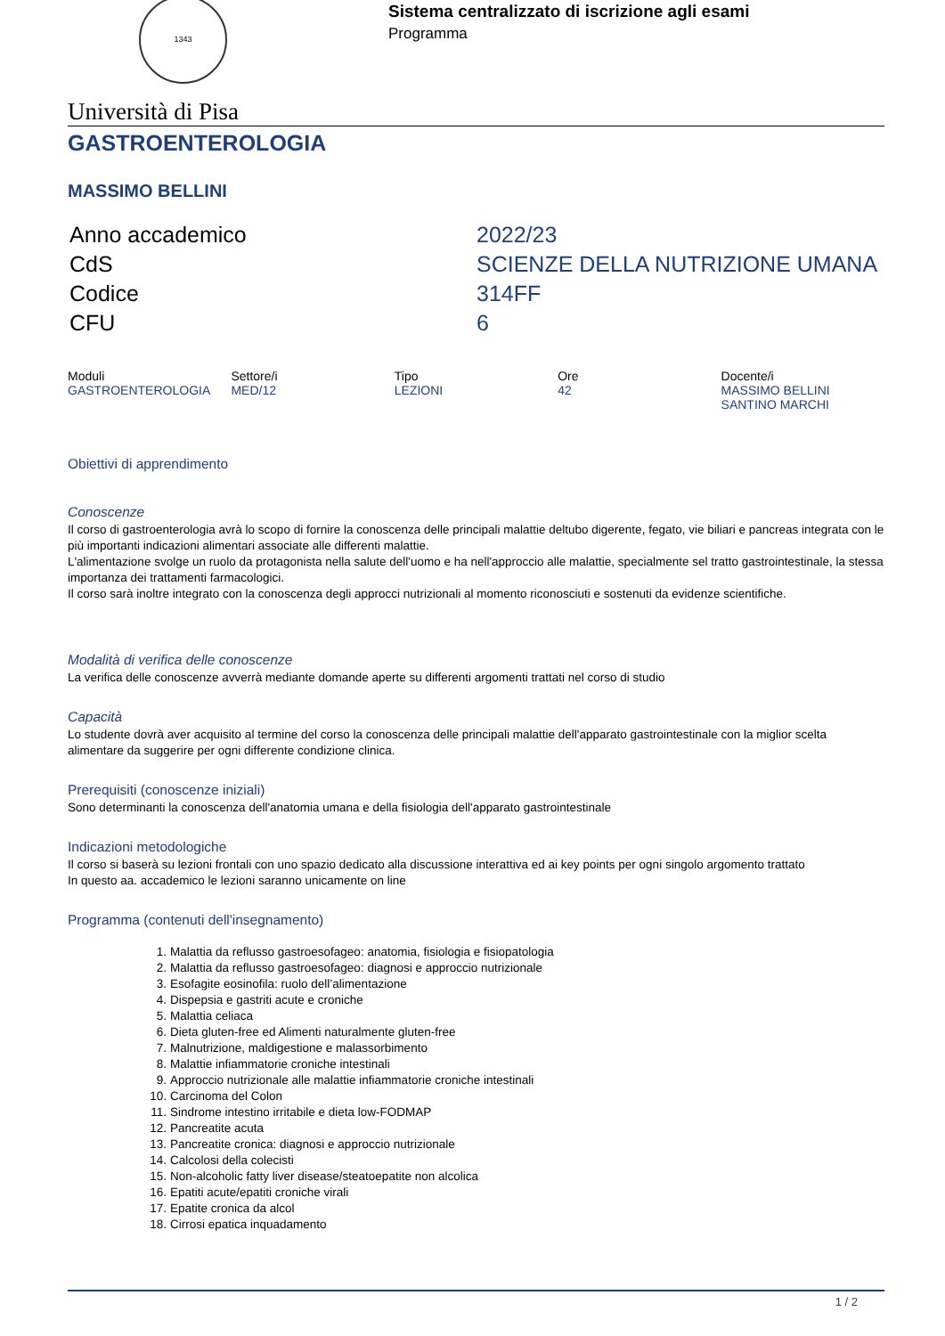1343
Sistema centralizzato di iscrizione agli esami
Programma
Università di Pisa
GASTROENTEROLOGIA
MASSIMO BELLINI
| Anno accademico | 2022/23 |
| CdS | SCIENZE DELLA NUTRIZIONE UMANA |
| Codice | 314FF |
| CFU | 6 |
| Moduli | Settore/i | Tipo | Ore | Docente/i |
| --- | --- | --- | --- | --- |
| GASTROENTEROLOGIA | MED/12 | LEZIONI | 42 | MASSIMO BELLINI SANTINO MARCHI |
Obiettivi di apprendimento
Conoscenze
Il corso di gastroenterologia avrà lo scopo di fornire la conoscenza delle principali malattie deltubo digerente, fegato, vie biliari e pancreas integrata con le più importanti indicazioni alimentari associate alle differenti malattie.
L'alimentazione svolge un ruolo da protagonista nella salute dell'uomo e ha nell'approccio alle malattie, specialmente sel tratto gastrointestinale, la stessa importanza dei trattamenti farmacologici.
Il corso sarà inoltre integrato con la conoscenza degli approcci nutrizionali al momento riconosciuti e sostenuti da evidenze scientifiche.
Modalità di verifica delle conoscenze
La verifica delle conoscenze avverrà mediante domande aperte su differenti argomenti trattati nel corso di studio
Capacità
Lo studente dovrà aver acquisito al termine del corso la conoscenza delle principali malattie dell'apparato gastrointestinale con la miglior scelta alimentare da suggerire per ogni differente condizione clinica.
Prerequisiti (conoscenze iniziali)
Sono determinanti la conoscenza dell'anatomia umana e della fisiologia dell'apparato gastrointestinale
Indicazioni metodologiche
Il corso si baserà su lezioni frontali con uno spazio dedicato alla discussione interattiva ed ai key points per ogni singolo argomento trattato
In questo aa. accademico le lezioni saranno unicamente on line
Programma (contenuti dell'insegnamento)
1. Malattia da reflusso gastroesofageo: anatomia, fisiologia e fisiopatologia
2. Malattia da reflusso gastroesofageo: diagnosi e approccio nutrizionale
3. Esofagite eosinofila: ruolo dell’alimentazione
4. Dispepsia e gastriti acute e croniche
5. Malattia celiaca
6. Dieta gluten-free ed Alimenti naturalmente gluten-free
7. Malnutrizione, maldigestione e malassorbimento
8. Malattie infiammatorie croniche intestinali
9. Approccio nutrizionale alle malattie infiammatorie croniche intestinali
10. Carcinoma del Colon
11. Sindrome intestino irritabile e dieta low-FODMAP
12. Pancreatite acuta
13. Pancreatite cronica: diagnosi e approccio nutrizionale
14. Calcolosi della colecisti
15. Non-alcoholic fatty liver disease/steatoepatite non alcolica
16. Epatiti acute/epatiti croniche virali
17. Epatite cronica da alcol
18. Cirrosi epatica inquadamento
1 / 2